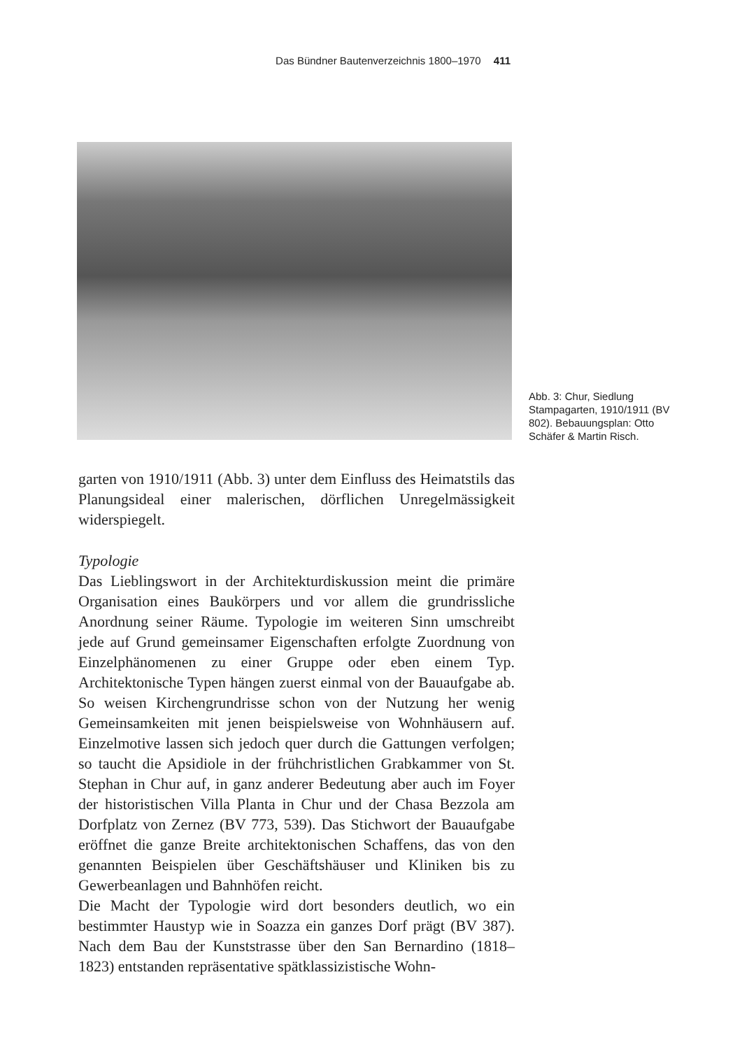Das Bündner Bautenverzeichnis 1800–1970 411
Abb. 3: Chur, Siedlung Stampagarten, 1910/1911 (BV 802). Bebauungsplan: Otto Schäfer & Martin Risch.
garten von 1910/1911 (Abb. 3) unter dem Einfluss des Heimatstils das Planungsideal einer malerischen, dörflichen Unregelmässigkeit widerspiegelt.
Typologie
Das Lieblingswort in der Architekturdiskussion meint die primäre Organisation eines Baukörpers und vor allem die grundrissliche Anordnung seiner Räume. Typologie im weiteren Sinn umschreibt jede auf Grund gemeinsamer Eigenschaften erfolgte Zuordnung von Einzelphänomenen zu einer Gruppe oder eben einem Typ. Architektonische Typen hängen zuerst einmal von der Bauaufgabe ab. So weisen Kirchengrundrisse schon von der Nutzung her wenig Gemeinsamkeiten mit jenen beispielsweise von Wohnhäusern auf. Einzelmotive lassen sich jedoch quer durch die Gattungen verfolgen; so taucht die Apsidiole in der frühchristlichen Grabkammer von St. Stephan in Chur auf, in ganz anderer Bedeutung aber auch im Foyer der historistischen Villa Planta in Chur und der Chasa Bezzola am Dorfplatz von Zernez (BV 773, 539). Das Stichwort der Bauaufgabe eröffnet die ganze Breite architektonischen Schaffens, das von den genannten Beispielen über Geschäftshäuser und Kliniken bis zu Gewerbeanlagen und Bahnhöfen reicht.
Die Macht der Typologie wird dort besonders deutlich, wo ein bestimmter Haustyp wie in Soazza ein ganzes Dorf prägt (BV 387). Nach dem Bau der Kunststrasse über den San Bernardino (1818–1823) entstanden repräsentative spätklassizistische Wohn-